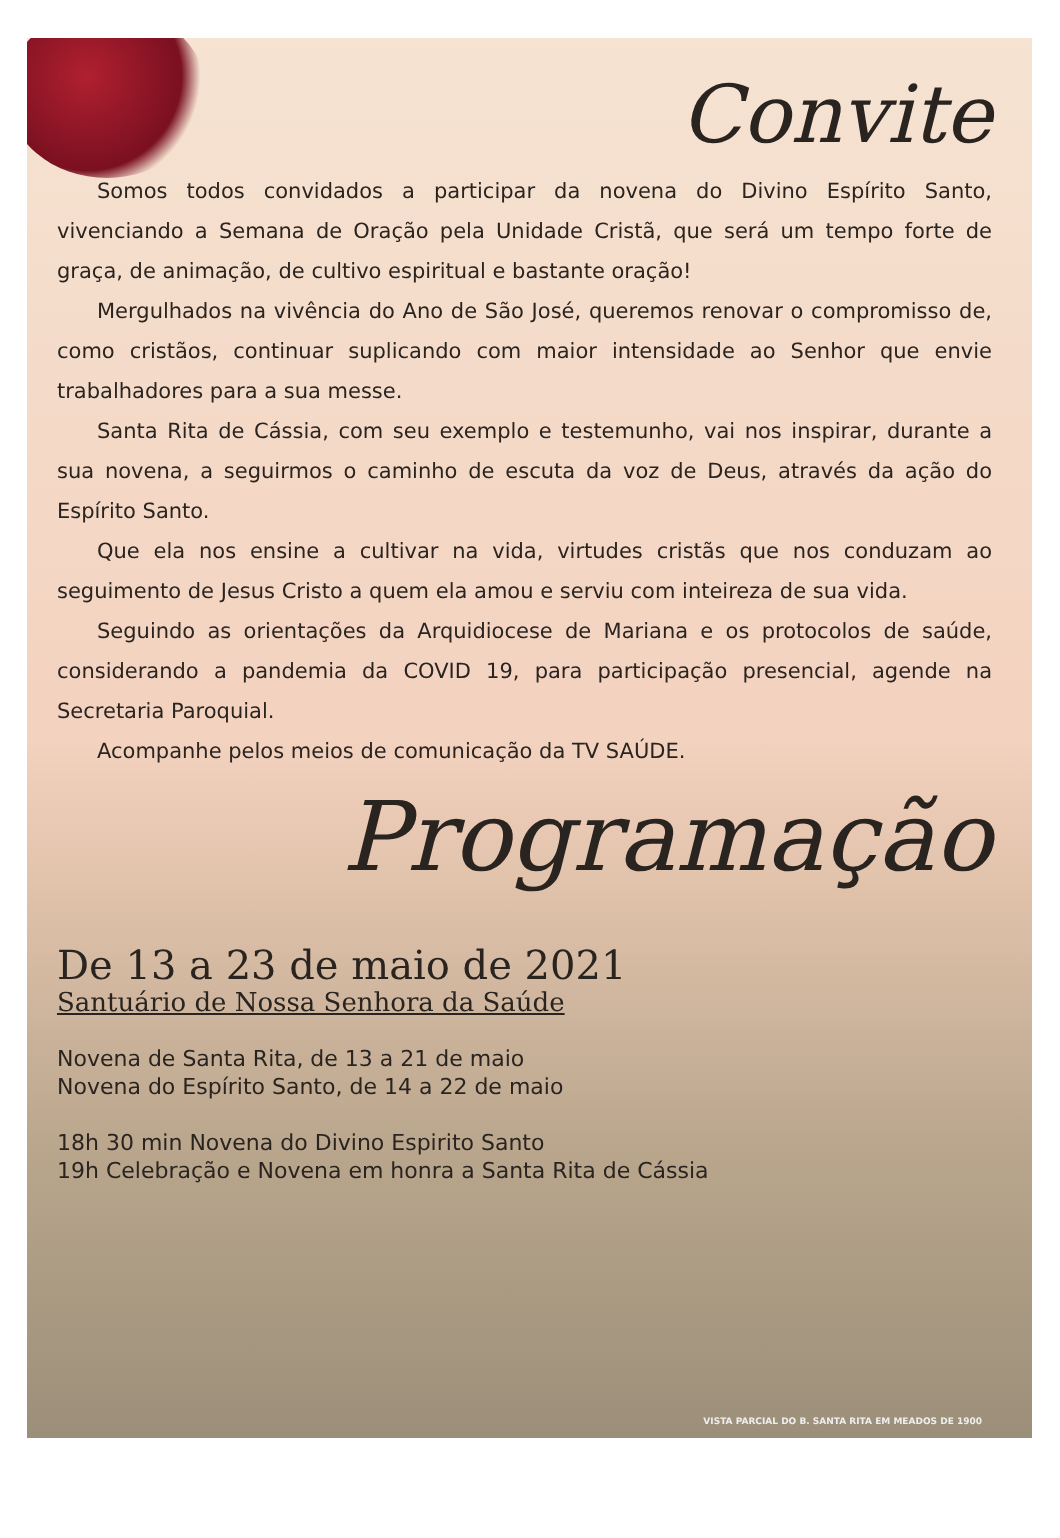Convite
Somos todos convidados a participar da novena do Divino Espírito Santo, vivenciando a Semana de Oração pela Unidade Cristã, que será um tempo forte de graça, de animação, de cultivo espiritual e bastante oração!
Mergulhados na vivência do Ano de São José, queremos renovar o compromisso de, como cristãos, continuar suplicando com maior intensidade ao Senhor que envie trabalhadores para a sua messe.
Santa Rita de Cássia, com seu exemplo e testemunho, vai nos inspirar, durante a sua novena, a seguirmos o caminho de escuta da voz de Deus, através da ação do Espírito Santo.
Que ela nos ensine a cultivar na vida, virtudes cristãs que nos conduzam ao seguimento de Jesus Cristo a quem ela amou e serviu com inteireza de sua vida.
Seguindo as orientações da Arquidiocese de Mariana e os protocolos de saúde, considerando a pandemia da COVID 19, para participação presencial, agende na Secretaria Paroquial.
Acompanhe pelos meios de comunicação da TV SAÚDE.
Programação
De 13 a 23 de maio de 2021
Santuário de Nossa Senhora da Saúde
Novena de Santa Rita, de 13 a 21 de maio
Novena do Espírito Santo, de 14 a 22 de maio
18h 30 min Novena do Divino Espirito Santo
19h Celebração e Novena em honra a Santa Rita de Cássia
VISTA PARCIAL DO B. SANTA RITA EM MEADOS DE 1900